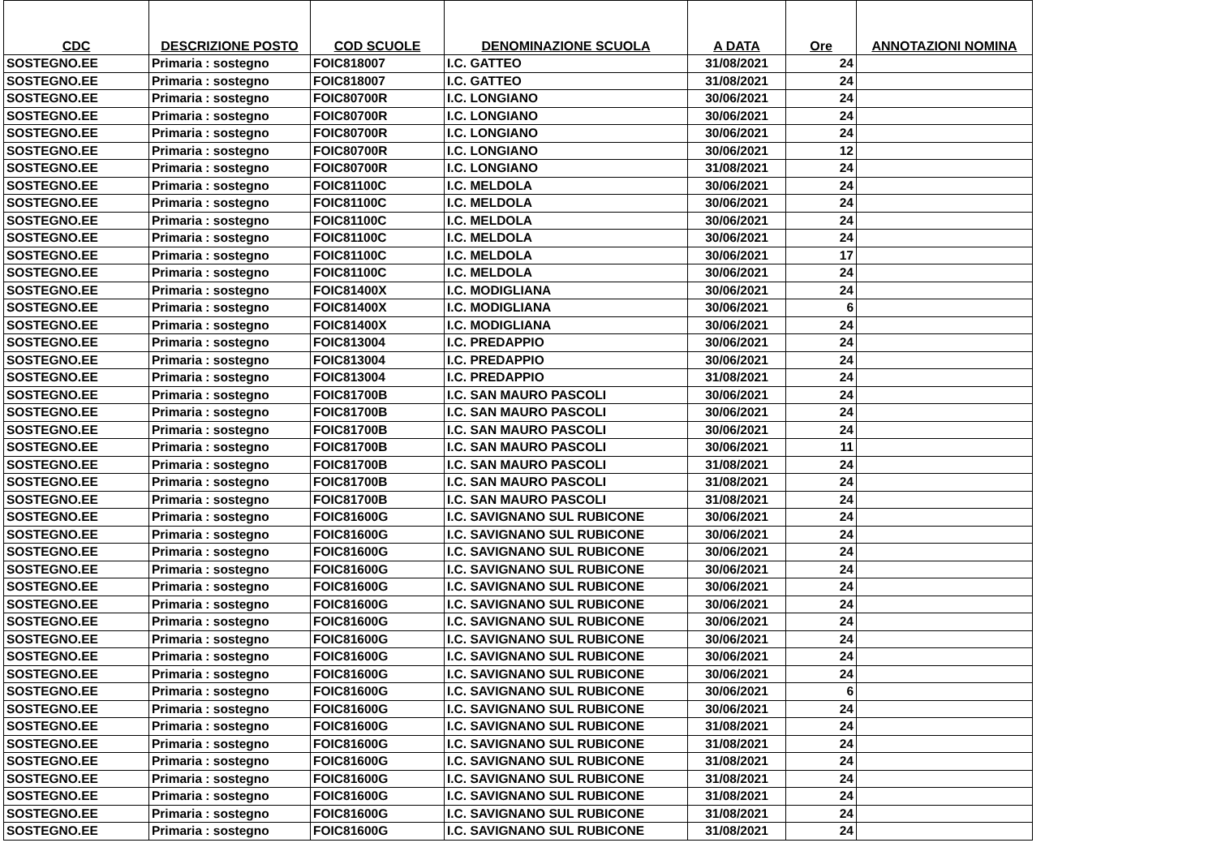| CDC | DESCRIZIONE POSTO | COD SCUOLE | DENOMINAZIONE SCUOLA | A DATA | Ore | ANNOTAZIONI NOMINA |
| --- | --- | --- | --- | --- | --- | --- |
| SOSTEGNO.EE | Primaria : sostegno | FOIC818007 | I.C. GATTEO | 31/08/2021 | 24 | |
| SOSTEGNO.EE | Primaria : sostegno | FOIC818007 | I.C. GATTEO | 31/08/2021 | 24 | |
| SOSTEGNO.EE | Primaria : sostegno | FOIC80700R | I.C. LONGIANO | 30/06/2021 | 24 | |
| SOSTEGNO.EE | Primaria : sostegno | FOIC80700R | I.C. LONGIANO | 30/06/2021 | 24 | |
| SOSTEGNO.EE | Primaria : sostegno | FOIC80700R | I.C. LONGIANO | 30/06/2021 | 24 | |
| SOSTEGNO.EE | Primaria : sostegno | FOIC80700R | I.C. LONGIANO | 30/06/2021 | 12 | |
| SOSTEGNO.EE | Primaria : sostegno | FOIC80700R | I.C. LONGIANO | 31/08/2021 | 24 | |
| SOSTEGNO.EE | Primaria : sostegno | FOIC81100C | I.C. MELDOLA | 30/06/2021 | 24 | |
| SOSTEGNO.EE | Primaria : sostegno | FOIC81100C | I.C. MELDOLA | 30/06/2021 | 24 | |
| SOSTEGNO.EE | Primaria : sostegno | FOIC81100C | I.C. MELDOLA | 30/06/2021 | 24 | |
| SOSTEGNO.EE | Primaria : sostegno | FOIC81100C | I.C. MELDOLA | 30/06/2021 | 24 | |
| SOSTEGNO.EE | Primaria : sostegno | FOIC81100C | I.C. MELDOLA | 30/06/2021 | 17 | |
| SOSTEGNO.EE | Primaria : sostegno | FOIC81100C | I.C. MELDOLA | 30/06/2021 | 24 | |
| SOSTEGNO.EE | Primaria : sostegno | FOIC81400X | I.C. MODIGLIANA | 30/06/2021 | 24 | |
| SOSTEGNO.EE | Primaria : sostegno | FOIC81400X | I.C. MODIGLIANA | 30/06/2021 | 6 | |
| SOSTEGNO.EE | Primaria : sostegno | FOIC81400X | I.C. MODIGLIANA | 30/06/2021 | 24 | |
| SOSTEGNO.EE | Primaria : sostegno | FOIC813004 | I.C. PREDAPPIO | 30/06/2021 | 24 | |
| SOSTEGNO.EE | Primaria : sostegno | FOIC813004 | I.C. PREDAPPIO | 30/06/2021 | 24 | |
| SOSTEGNO.EE | Primaria : sostegno | FOIC813004 | I.C. PREDAPPIO | 31/08/2021 | 24 | |
| SOSTEGNO.EE | Primaria : sostegno | FOIC81700B | I.C. SAN MAURO PASCOLI | 30/06/2021 | 24 | |
| SOSTEGNO.EE | Primaria : sostegno | FOIC81700B | I.C. SAN MAURO PASCOLI | 30/06/2021 | 24 | |
| SOSTEGNO.EE | Primaria : sostegno | FOIC81700B | I.C. SAN MAURO PASCOLI | 30/06/2021 | 24 | |
| SOSTEGNO.EE | Primaria : sostegno | FOIC81700B | I.C. SAN MAURO PASCOLI | 30/06/2021 | 11 | |
| SOSTEGNO.EE | Primaria : sostegno | FOIC81700B | I.C. SAN MAURO PASCOLI | 31/08/2021 | 24 | |
| SOSTEGNO.EE | Primaria : sostegno | FOIC81700B | I.C. SAN MAURO PASCOLI | 31/08/2021 | 24 | |
| SOSTEGNO.EE | Primaria : sostegno | FOIC81700B | I.C. SAN MAURO PASCOLI | 31/08/2021 | 24 | |
| SOSTEGNO.EE | Primaria : sostegno | FOIC81600G | I.C. SAVIGNANO SUL RUBICONE | 30/06/2021 | 24 | |
| SOSTEGNO.EE | Primaria : sostegno | FOIC81600G | I.C. SAVIGNANO SUL RUBICONE | 30/06/2021 | 24 | |
| SOSTEGNO.EE | Primaria : sostegno | FOIC81600G | I.C. SAVIGNANO SUL RUBICONE | 30/06/2021 | 24 | |
| SOSTEGNO.EE | Primaria : sostegno | FOIC81600G | I.C. SAVIGNANO SUL RUBICONE | 30/06/2021 | 24 | |
| SOSTEGNO.EE | Primaria : sostegno | FOIC81600G | I.C. SAVIGNANO SUL RUBICONE | 30/06/2021 | 24 | |
| SOSTEGNO.EE | Primaria : sostegno | FOIC81600G | I.C. SAVIGNANO SUL RUBICONE | 30/06/2021 | 24 | |
| SOSTEGNO.EE | Primaria : sostegno | FOIC81600G | I.C. SAVIGNANO SUL RUBICONE | 30/06/2021 | 24 | |
| SOSTEGNO.EE | Primaria : sostegno | FOIC81600G | I.C. SAVIGNANO SUL RUBICONE | 30/06/2021 | 24 | |
| SOSTEGNO.EE | Primaria : sostegno | FOIC81600G | I.C. SAVIGNANO SUL RUBICONE | 30/06/2021 | 24 | |
| SOSTEGNO.EE | Primaria : sostegno | FOIC81600G | I.C. SAVIGNANO SUL RUBICONE | 30/06/2021 | 24 | |
| SOSTEGNO.EE | Primaria : sostegno | FOIC81600G | I.C. SAVIGNANO SUL RUBICONE | 30/06/2021 | 6 | |
| SOSTEGNO.EE | Primaria : sostegno | FOIC81600G | I.C. SAVIGNANO SUL RUBICONE | 30/06/2021 | 24 | |
| SOSTEGNO.EE | Primaria : sostegno | FOIC81600G | I.C. SAVIGNANO SUL RUBICONE | 31/08/2021 | 24 | |
| SOSTEGNO.EE | Primaria : sostegno | FOIC81600G | I.C. SAVIGNANO SUL RUBICONE | 31/08/2021 | 24 | |
| SOSTEGNO.EE | Primaria : sostegno | FOIC81600G | I.C. SAVIGNANO SUL RUBICONE | 31/08/2021 | 24 | |
| SOSTEGNO.EE | Primaria : sostegno | FOIC81600G | I.C. SAVIGNANO SUL RUBICONE | 31/08/2021 | 24 | |
| SOSTEGNO.EE | Primaria : sostegno | FOIC81600G | I.C. SAVIGNANO SUL RUBICONE | 31/08/2021 | 24 | |
| SOSTEGNO.EE | Primaria : sostegno | FOIC81600G | I.C. SAVIGNANO SUL RUBICONE | 31/08/2021 | 24 | |
| SOSTEGNO.EE | Primaria : sostegno | FOIC81600G | I.C. SAVIGNANO SUL RUBICONE | 31/08/2021 | 24 | |